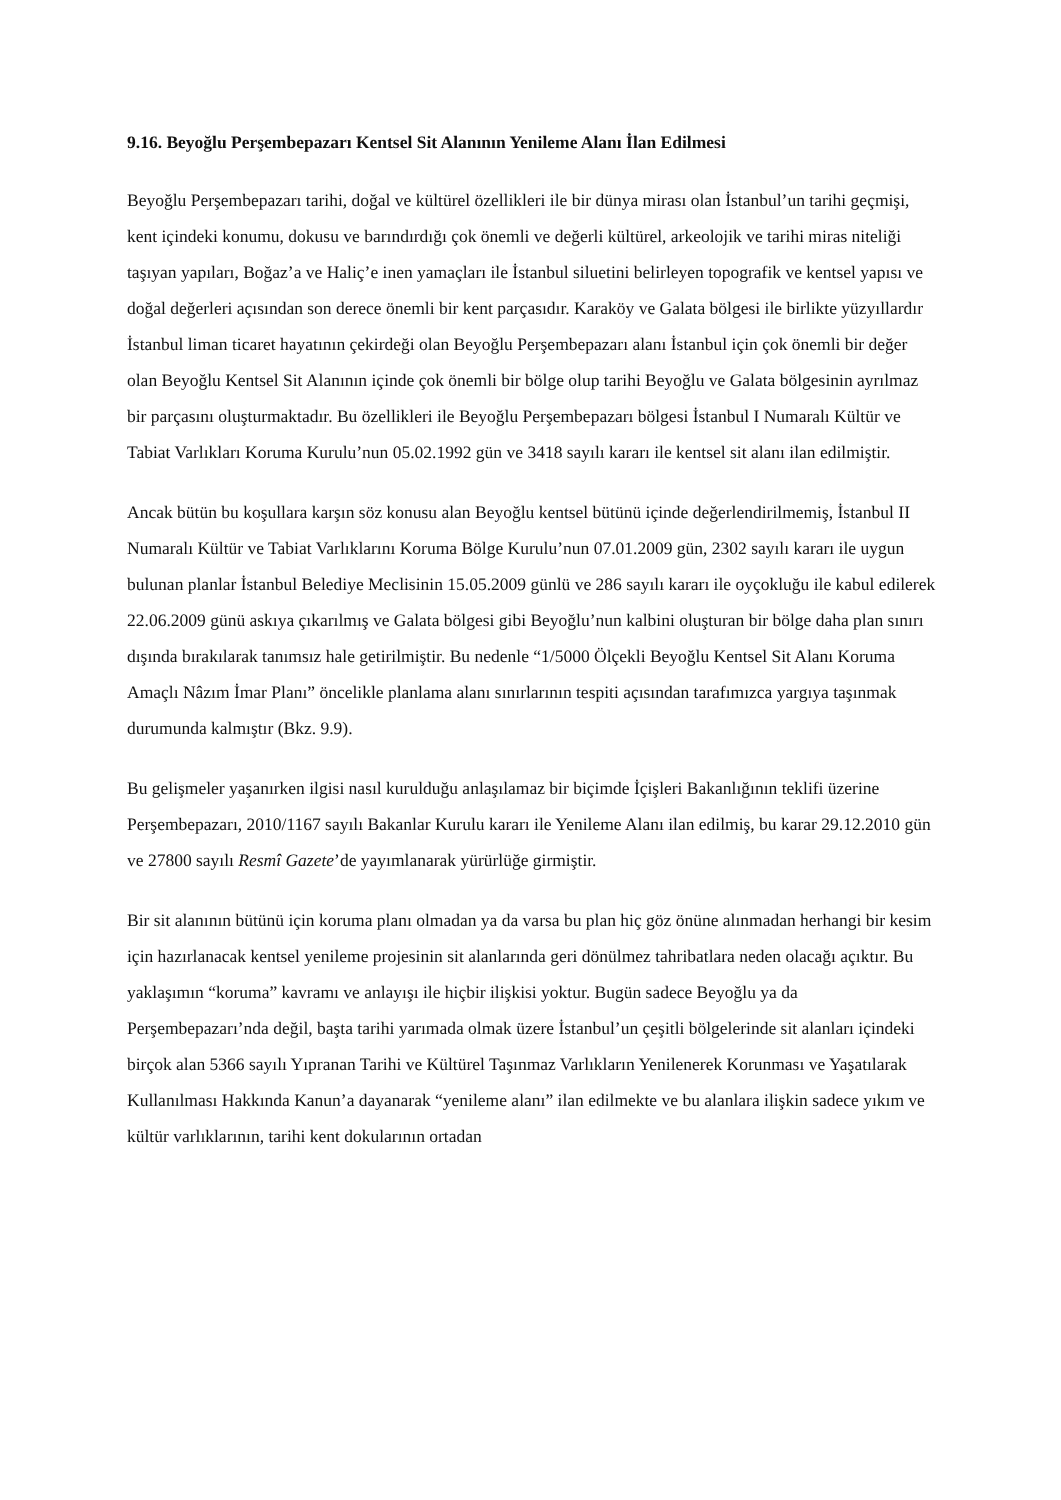9.16. Beyoğlu Perşembepazarı Kentsel Sit Alanının Yenileme Alanı İlan Edilmesi
Beyoğlu Perşembepazarı tarihi, doğal ve kültürel özellikleri ile bir dünya mirası olan İstanbul’un tarihi geçmişi, kent içindeki konumu, dokusu ve barındırdığı çok önemli ve değerli kültürel, arkeolojik ve tarihi miras niteliği taşıyan yapıları, Boğaz’a ve Haliç’e inen yamaçları ile İstanbul siluetini belirleyen topografik ve kentsel yapısı ve doğal değerleri açısından son derece önemli bir kent parçasıdır. Karaköy ve Galata bölgesi ile birlikte yüzyıllardır İstanbul liman ticaret hayatının çekirdeği olan Beyoğlu Perşembepazarı alanı İstanbul için çok önemli bir değer olan Beyoğlu Kentsel Sit Alanının içinde çok önemli bir bölge olup tarihi Beyoğlu ve Galata bölgesinin ayrılmaz bir parçasını oluşturmaktadır. Bu özellikleri ile Beyoğlu Perşembepazarı bölgesi İstanbul I Numaralı Kültür ve Tabiat Varlıkları Koruma Kurulu’nun 05.02.1992 gün ve 3418 sayılı kararı ile kentsel sit alanı ilan edilmiştir.
Ancak bütün bu koşullara karşın söz konusu alan Beyoğlu kentsel bütünü içinde değerlendirilmemiş, İstanbul II Numaralı Kültür ve Tabiat Varlıklarını Koruma Bölge Kurulu’nun 07.01.2009 gün, 2302 sayılı kararı ile uygun bulunan planlar İstanbul Belediye Meclisinin 15.05.2009 günlü ve 286 sayılı kararı ile oyçokluğu ile kabul edilerek 22.06.2009 günü askıya çıkarılmış ve Galata bölgesi gibi Beyoğlu’nun kalbini oluşturan bir bölge daha plan sınırı dışında bırakılarak tanımsız hale getirilmiştir. Bu nedenle “1/5000 Ölçekli Beyoğlu Kentsel Sit Alanı Koruma Amaçlı Nâzım İmar Planı” öncelikle planlama alanı sınırlarının tespiti açısından tarafımızca yargıya taşınmak durumunda kalmıştır (Bkz. 9.9).
Bu gelişmeler yaşanırken ilgisi nasıl kurulduğu anlaşılamaz bir biçimde İçişleri Bakanlığının teklifi üzerine Perşembepazarı, 2010/1167 sayılı Bakanlar Kurulu kararı ile Yenileme Alanı ilan edilmiş, bu karar 29.12.2010 gün ve 27800 sayılı Resmî Gazete’de yayımlanarak yürürlüğe girmiştir.
Bir sit alanının bütünü için koruma planı olmadan ya da varsa bu plan hiç göz önüne alınmadan herhangi bir kesim için hazırlanacak kentsel yenileme projesinin sit alanlarında geri dönülmez tahribatlara neden olacağı açıktır. Bu yaklaşımın “koruma” kavramı ve anlayışı ile hiçbir ilişkisi yoktur. Bugün sadece Beyoğlu ya da Perşembepazarı’nda değil, başta tarihi yarımada olmak üzere İstanbul’un çeşitli bölgelerinde sit alanları içindeki birçok alan 5366 sayılı Yıpranan Tarihi ve Kültürel Taşınmaz Varlıkların Yenilenerek Korunması ve Yaşatılarak Kullanılması Hakkında Kanun’a dayanarak “yenileme alanı” ilan edilmekte ve bu alanlara ilişkin sadece yıkım ve kültür varlıklarının, tarihi kent dokularının ortadan